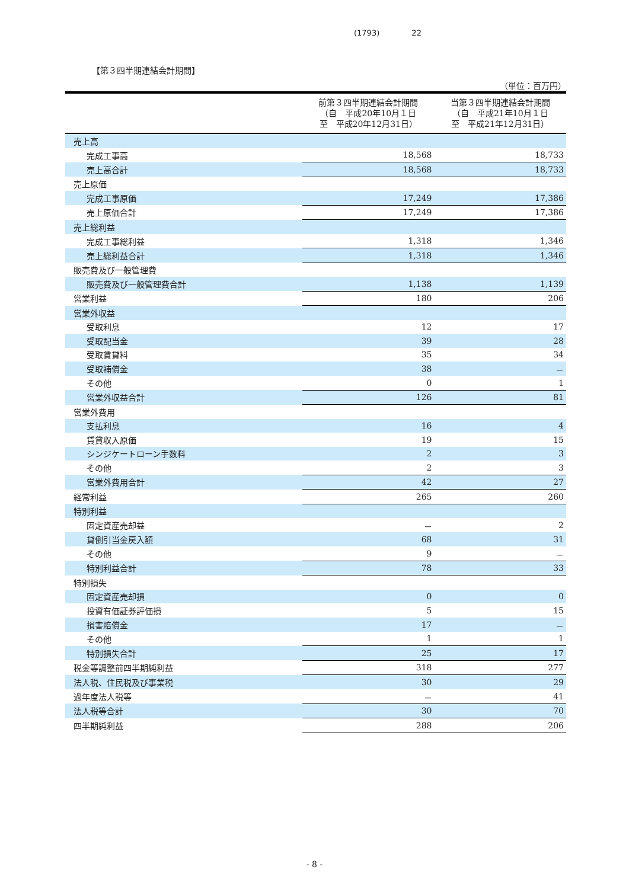(1793) 22
【第３四半期連結会計期間】
（単位：百万円）
| | 前第３四半期連結会計期間 （自 平成20年10月１日 至 平成20年12月31日） | 当第３四半期連結会計期間 （自 平成21年10月１日 至 平成21年12月31日） |
| --- | --- | --- |
| 売上高 | | |
| 完成工事高 | 18,568 | 18,733 |
| 売上高合計 | 18,568 | 18,733 |
| 売上原価 | | |
| 完成工事原価 | 17,249 | 17,386 |
| 売上原価合計 | 17,249 | 17,386 |
| 売上総利益 | | |
| 完成工事総利益 | 1,318 | 1,346 |
| 売上総利益合計 | 1,318 | 1,346 |
| 販売費及び一般管理費 | | |
| 販売費及び一般管理費合計 | 1,138 | 1,139 |
| 営業利益 | 180 | 206 |
| 営業外収益 | | |
| 受取利息 | 12 | 17 |
| 受取配当金 | 39 | 28 |
| 受取賃貸料 | 35 | 34 |
| 受取補償金 | 38 | － |
| その他 | 0 | 1 |
| 営業外収益合計 | 126 | 81 |
| 営業外費用 | | |
| 支払利息 | 16 | 4 |
| 賃貸収入原価 | 19 | 15 |
| シンジケートローン手数料 | 2 | 3 |
| その他 | 2 | 3 |
| 営業外費用合計 | 42 | 27 |
| 経常利益 | 265 | 260 |
| 特別利益 | | |
| 固定資産売却益 | － | 2 |
| 貸倒引当金戻入額 | 68 | 31 |
| その他 | 9 | － |
| 特別利益合計 | 78 | 33 |
| 特別損失 | | |
| 固定資産売却損 | 0 | 0 |
| 投資有価証券評価損 | 5 | 15 |
| 損害賠償金 | 17 | － |
| その他 | 1 | 1 |
| 特別損失合計 | 25 | 17 |
| 税金等調整前四半期純利益 | 318 | 277 |
| 法人税、住民税及び事業税 | 30 | 29 |
| 過年度法人税等 | － | 41 |
| 法人税等合計 | 30 | 70 |
| 四半期純利益 | 288 | 206 |
- 8 -